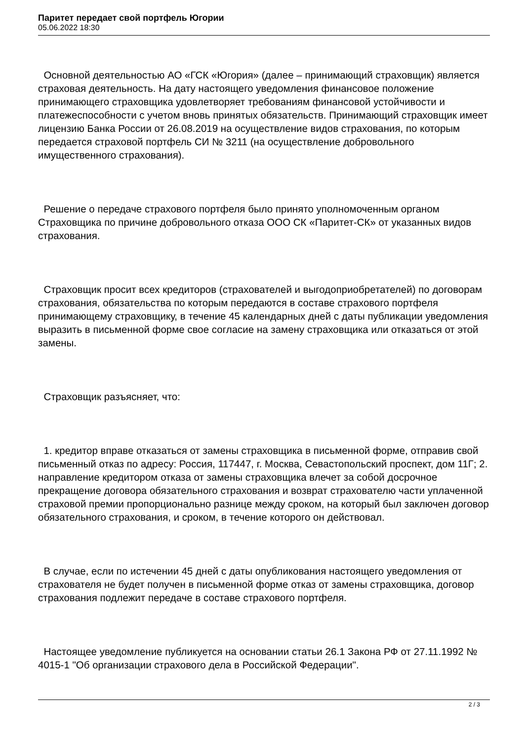Паритет передает свой портфель Югории
05.06.2022 18:30
Основной деятельностью АО «ГСК «Югория» (далее – принимающий страховщик) является страховая деятельность. На дату настоящего уведомления финансовое положение принимающего страховщика удовлетворяет требованиям финансовой устойчивости и платежеспособности с учетом вновь принятых обязательств. Принимающий страховщик имеет лицензию Банка России от 26.08.2019 на осуществление видов страхования, по которым передается страховой портфель СИ № 3211 (на осуществление добровольного имущественного страхования).
Решение о передаче страхового портфеля было принято уполномоченным органом Страховщика по причине добровольного отказа ООО СК «Паритет-СК» от указанных видов страхования.
Страховщик просит всех кредиторов (страхователей и выгодоприобретателей) по договорам страхования, обязательства по которым передаются в составе страхового портфеля принимающему страховщику, в течение 45 календарных дней с даты публикации уведомления выразить в письменной форме свое согласие на замену страховщика или отказаться от этой замены.
Страховщик разъясняет, что:
1. кредитор вправе отказаться от замены страховщика в письменной форме, отправив свой письменный отказ по адресу: Россия, 117447, г. Москва, Севастопольский проспект, дом 11Г; 2. направление кредитором отказа от замены страховщика влечет за собой досрочное прекращение договора обязательного страхования и возврат страхователю части уплаченной страховой премии пропорционально разнице между сроком, на который был заключен договор обязательного страхования, и сроком, в течение которого он действовал.
В случае, если по истечении 45 дней с даты опубликования настоящего уведомления от страхователя не будет получен в письменной форме отказ от замены страховщика, договор страхования подлежит передаче в составе страхового портфеля.
Настоящее уведомление публикуется на основании статьи 26.1 Закона РФ от 27.11.1992 № 4015-1 "Об организации страхового дела в Российской Федерации".
2 / 3